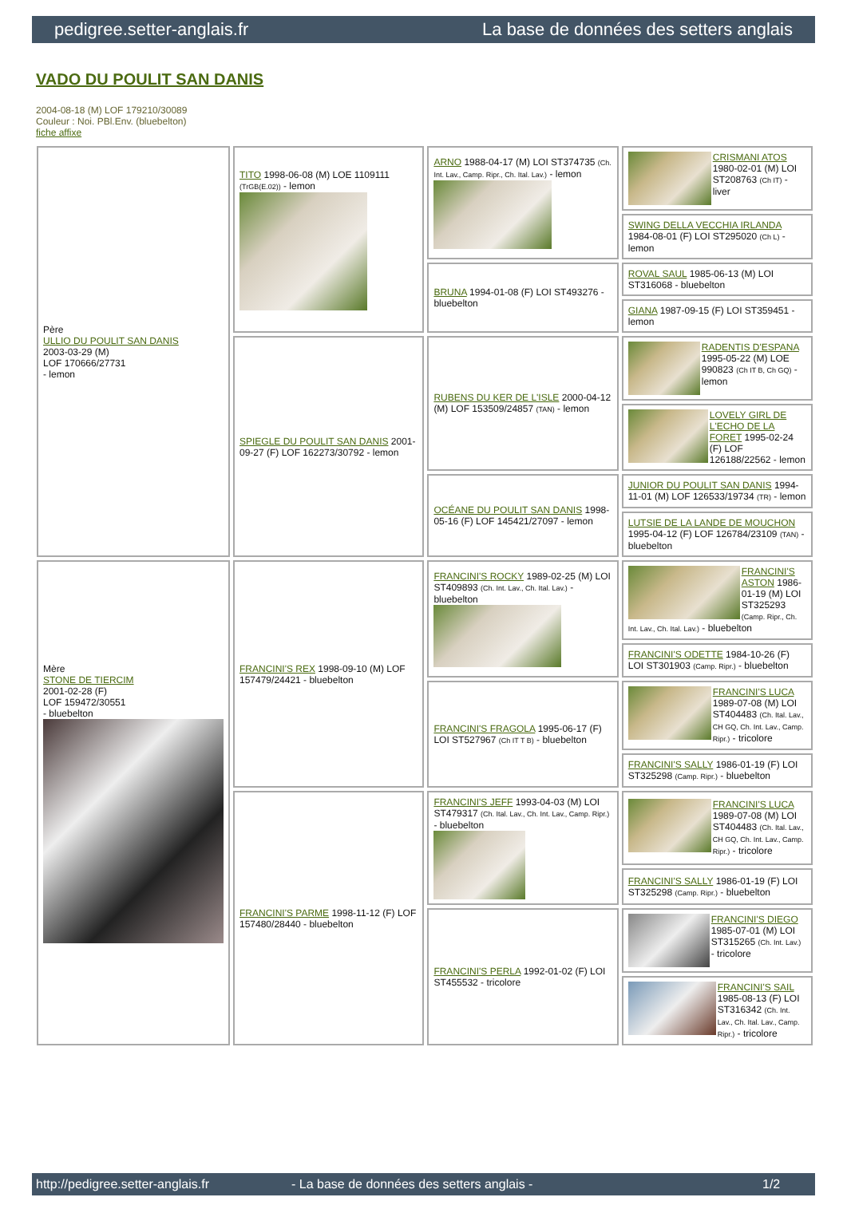pedigree.setter-anglais.fr La base de données des setters anglais
VADO DU POULIT SAN DANIS
2004-08-18 (M) LOF 179210/30089
Couleur : Noi. PBl.Env. (bluebelton)
fiche affixe
| Père ULLIO DU POULIT SAN DANIS 2003-03-29 (M) LOF 170666/27731 - lemon | TITO 1998-06-08 (M) LOE 1109111 (TrGB(E.02)) - lemon | ARNO 1988-04-17 (M) LOI ST374735 (Ch. Int. Lav., Camp. Ripr., Ch. Ital. Lav.) - lemon | CRISMANI ATOS 1980-02-01 (M) LOI ST208763 (Ch IT) - liver |
| | | | SWING DELLA VECCHIA IRLANDA 1984-08-01 (F) LOI ST295020 (Ch L) - lemon |
| | | BRUNA 1994-01-08 (F) LOI ST493276 - bluebelton | ROVAL SAUL 1985-06-13 (M) LOI ST316068 - bluebelton |
| | | | GIANA 1987-09-15 (F) LOI ST359451 - lemon |
| | SPIEGLE DU POULIT SAN DANIS 2001-09-27 (F) LOF 162273/30792 - lemon | RUBENS DU KER DE L'ISLE 2000-04-12 (M) LOF 153509/24857 (TAN) - lemon | RADENTIS D'ESPANA 1995-05-22 (M) LOE 990823 (Ch IT B, Ch GQ) - lemon |
| | | | LOVELY GIRL DE L'ECHO DE LA FORET 1995-02-24 (F) LOF 126188/22562 - lemon |
| | | OCÉANE DU POULIT SAN DANIS 1998-05-16 (F) LOF 145421/27097 - lemon | JUNIOR DU POULIT SAN DANIS 1994-11-01 (M) LOF 126533/19734 (TR) - lemon |
| | | | LUTSIE DE LA LANDE DE MOUCHON 1995-04-12 (F) LOF 126784/23109 (TAN) - bluebelton |
| Mère STONE DE TIERCIM 2001-02-28 (F) LOF 159472/30551 - bluebelton | FRANCINI'S REX 1998-09-10 (M) LOF 157479/24421 - bluebelton | FRANCINI'S ROCKY 1989-02-25 (M) LOI ST409893 (Ch. Int. Lav., Ch. Ital. Lav.) - bluebelton | FRANCINI'S ASTON 1986-01-19 (M) LOI ST325293 (Camp. Ripr., Ch. Int. Lav., Ch. Ital. Lav.) - bluebelton |
| | | | FRANCINI'S ODETTE 1984-10-26 (F) LOI ST301903 (Camp. Ripr.) - bluebelton |
| | | FRANCINI'S FRAGOLA 1995-06-17 (F) LOI ST527967 (Ch IT T B) - bluebelton | FRANCINI'S LUCA 1989-07-08 (M) LOI ST404483 (Ch. Ital. Lav., CH GQ, Ch. Int. Lav., Camp. Ripr.) - tricolore |
| | | | FRANCINI'S SALLY 1986-01-19 (F) LOI ST325298 (Camp. Ripr.) - bluebelton |
| | FRANCINI'S PARME 1998-11-12 (F) LOF 157480/28440 - bluebelton | FRANCINI'S JEFF 1993-04-03 (M) LOI ST479317 (Ch. Ital. Lav., Ch. Int. Lav., Camp. Ripr.) - bluebelton | FRANCINI'S LUCA 1989-07-08 (M) LOI ST404483 (Ch. Ital. Lav., CH GQ, Ch. Int. Lav., Camp. Ripr.) - tricolore |
| | | | FRANCINI'S SALLY 1986-01-19 (F) LOI ST325298 (Camp. Ripr.) - bluebelton |
| | | FRANCINI'S PERLA 1992-01-02 (F) LOI ST455532 - tricolore | FRANCINI'S DIEGO 1985-07-01 (M) LOI ST315265 (Ch. Int. Lav.) - tricolore |
| | | | FRANCINI'S SAIL 1985-08-13 (F) LOI ST316342 (Ch. Int. Lav., Ch. Ital. Lav., Camp. Ripr.) - tricolore |
http://pedigree.setter-anglais.fr - La base de données des setters anglais - 1/2